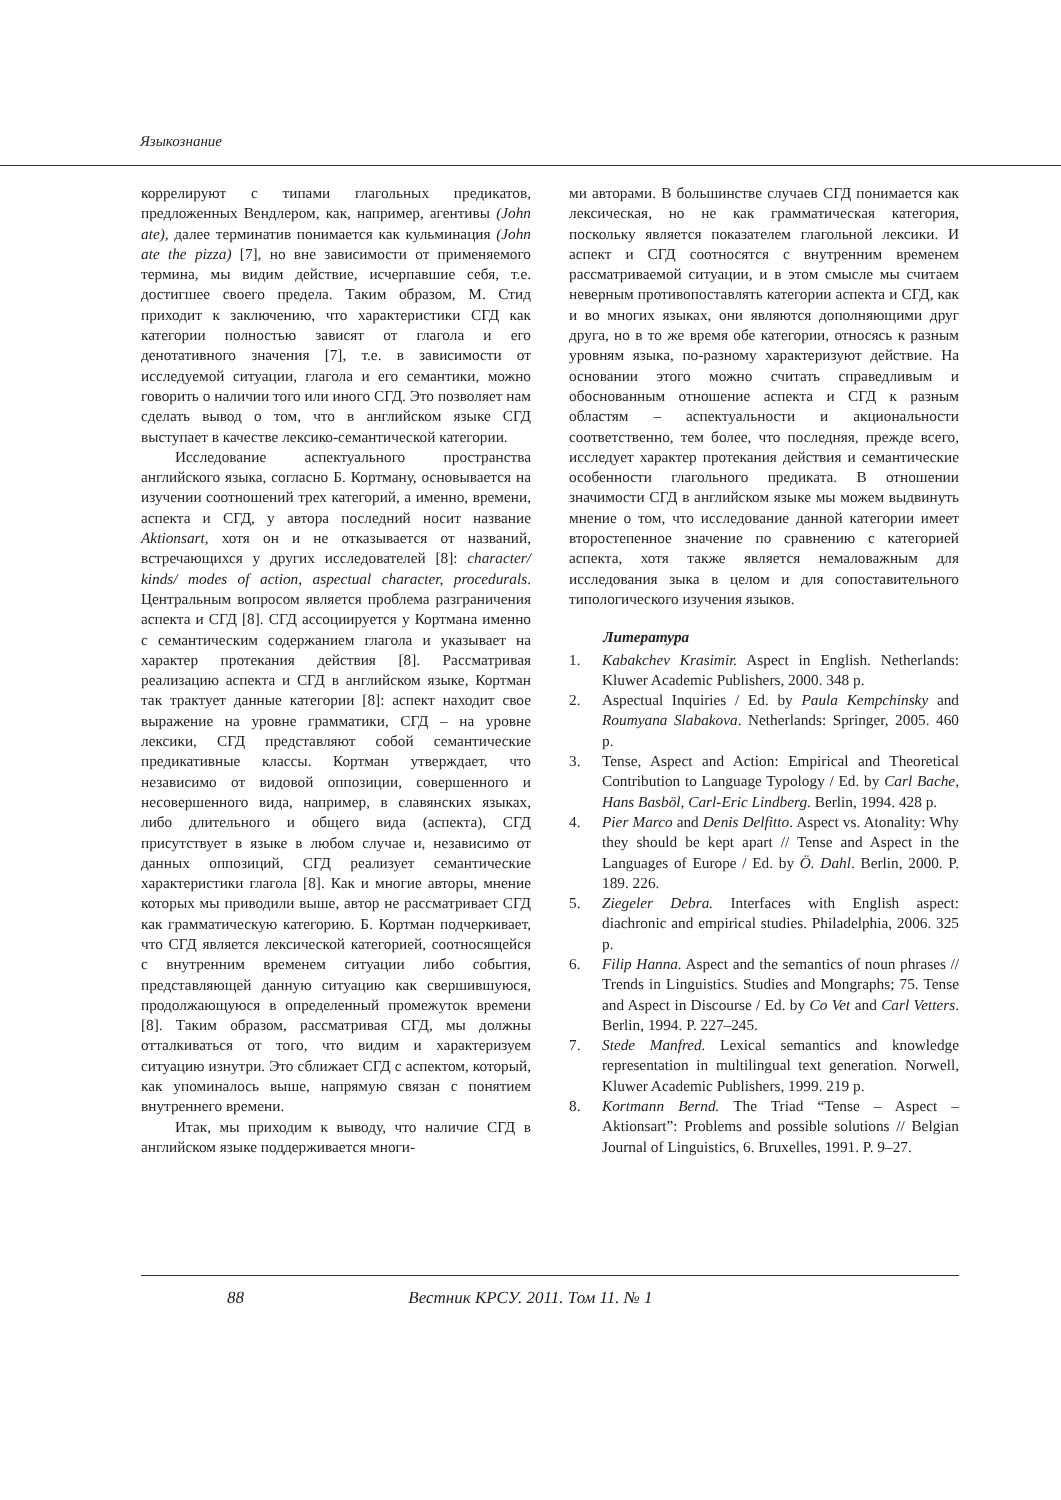Языкознание
коррелируют с типами глагольных предикатов, предложенных Вендлером, как, например, агентивы (John ate), далее терминатив понимается как кульминация (John ate the pizza) [7], но вне зависимости от применяемого термина, мы видим действие, исчерпавшие себя, т.е. достигшее своего предела. Таким образом, М. Стид приходит к заключению, что характеристики СГД как категории полностью зависят от глагола и его денотативного значения [7], т.е. в зависимости от исследуемой ситуации, глагола и его семантики, можно говорить о наличии того или иного СГД. Это позволяет нам сделать вывод о том, что в английском языке СГД выступает в качестве лексико-семантической категории.
Исследование аспектуального пространства английского языка, согласно Б. Кортману, основывается на изучении соотношений трех категорий, а именно, времени, аспекта и СГД, у автора последний носит название Aktionsart, хотя он и не отказывается от названий, встречающихся у других исследователей [8]: character/ kinds/ modes of action, aspectual character, procedurals. Центральным вопросом является проблема разграничения аспекта и СГД [8]. СГД ассоциируется у Кортмана именно с семантическим содержанием глагола и указывает на характер протекания действия [8]. Рассматривая реализацию аспекта и СГД в английском языке, Кортман так трактует данные категории [8]: аспект находит свое выражение на уровне грамматики, СГД – на уровне лексики, СГД представляют собой семантические предикативные классы. Кортман утверждает, что независимо от видовой оппозиции, совершенного и несовершенного вида, например, в славянских языках, либо длительного и общего вида (аспекта), СГД присутствует в языке в любом случае и, независимо от данных оппозиций, СГД реализует семантические характеристики глагола [8]. Как и многие авторы, мнение которых мы приводили выше, автор не рассматривает СГД как грамматическую категорию. Б. Кортман подчеркивает, что СГД является лексической категорией, соотносящейся с внутренним временем ситуации либо события, представляющей данную ситуацию как свершившуюся, продолжающуюся в определенный промежуток времени [8]. Таким образом, рассматривая СГД, мы должны отталкиваться от того, что видим и характеризуем ситуацию изнутри. Это сближает СГД с аспектом, который, как упоминалось выше, напрямую связан с понятием внутреннего времени.
Итак, мы приходим к выводу, что наличие СГД в английском языке поддерживается многи-
ми авторами. В большинстве случаев СГД понимается как лексическая, но не как грамматическая категория, поскольку является показателем глагольной лексики. И аспект и СГД соотносятся с внутренним временем рассматриваемой ситуации, и в этом смысле мы считаем неверным противопоставлять категории аспекта и СГД, как и во многих языках, они являются дополняющими друг друга, но в то же время обе категории, относясь к разным уровням языка, по-разному характеризуют действие. На основании этого можно считать справедливым и обоснованным отношение аспекта и СГД к разным областям – аспектуальности и акциональности соответственно, тем более, что последняя, прежде всего, исследует характер протекания действия и семантические особенности глагольного предиката. В отношении значимости СГД в английском языке мы можем выдвинуть мнение о том, что исследование данной категории имеет второстепенное значение по сравнению с категорией аспекта, хотя также является немаловажным для исследования зыка в целом и для сопоставительного типологического изучения языков.
Литература
1. Kabakchev Krasimir. Aspect in English. Netherlands: Kluwer Academic Publishers, 2000. 348 p.
2. Aspectual Inquiries / Ed. by Paula Kempchinsky and Roumyana Slabakova. Netherlands: Springer, 2005. 460 p.
3. Tense, Aspect and Action: Empirical and Theoretical Contribution to Language Typology / Ed. by Carl Bache, Hans Basböl, Carl-Eric Lindberg. Berlin, 1994. 428 p.
4. Pier Marco and Denis Delfitto. Aspect vs. Atonality: Why they should be kept apart // Tense and Aspect in the Languages of Europe / Ed. by Ö. Dahl. Berlin, 2000. P. 189. 226.
5. Ziegeler Debra. Interfaces with English aspect: diachronic and empirical studies. Philadelphia, 2006. 325 p.
6. Filip Hanna. Aspect and the semantics of noun phrases // Trends in Linguistics. Studies and Mongraphs; 75. Tense and Aspect in Discourse / Ed. by Co Vet and Carl Vetters. Berlin, 1994. P. 227–245.
7. Stede Manfred. Lexical semantics and knowledge representation in multilingual text generation. Norwell, Kluwer Academic Publishers, 1999. 219 p.
8. Kortmann Bernd. The Triad “Tense – Aspect – Aktionsart”: Problems and possible solutions // Belgian Journal of Linguistics, 6. Bruxelles, 1991. P. 9–27.
88 Вестник КРСУ. 2011. Том 11. № 1